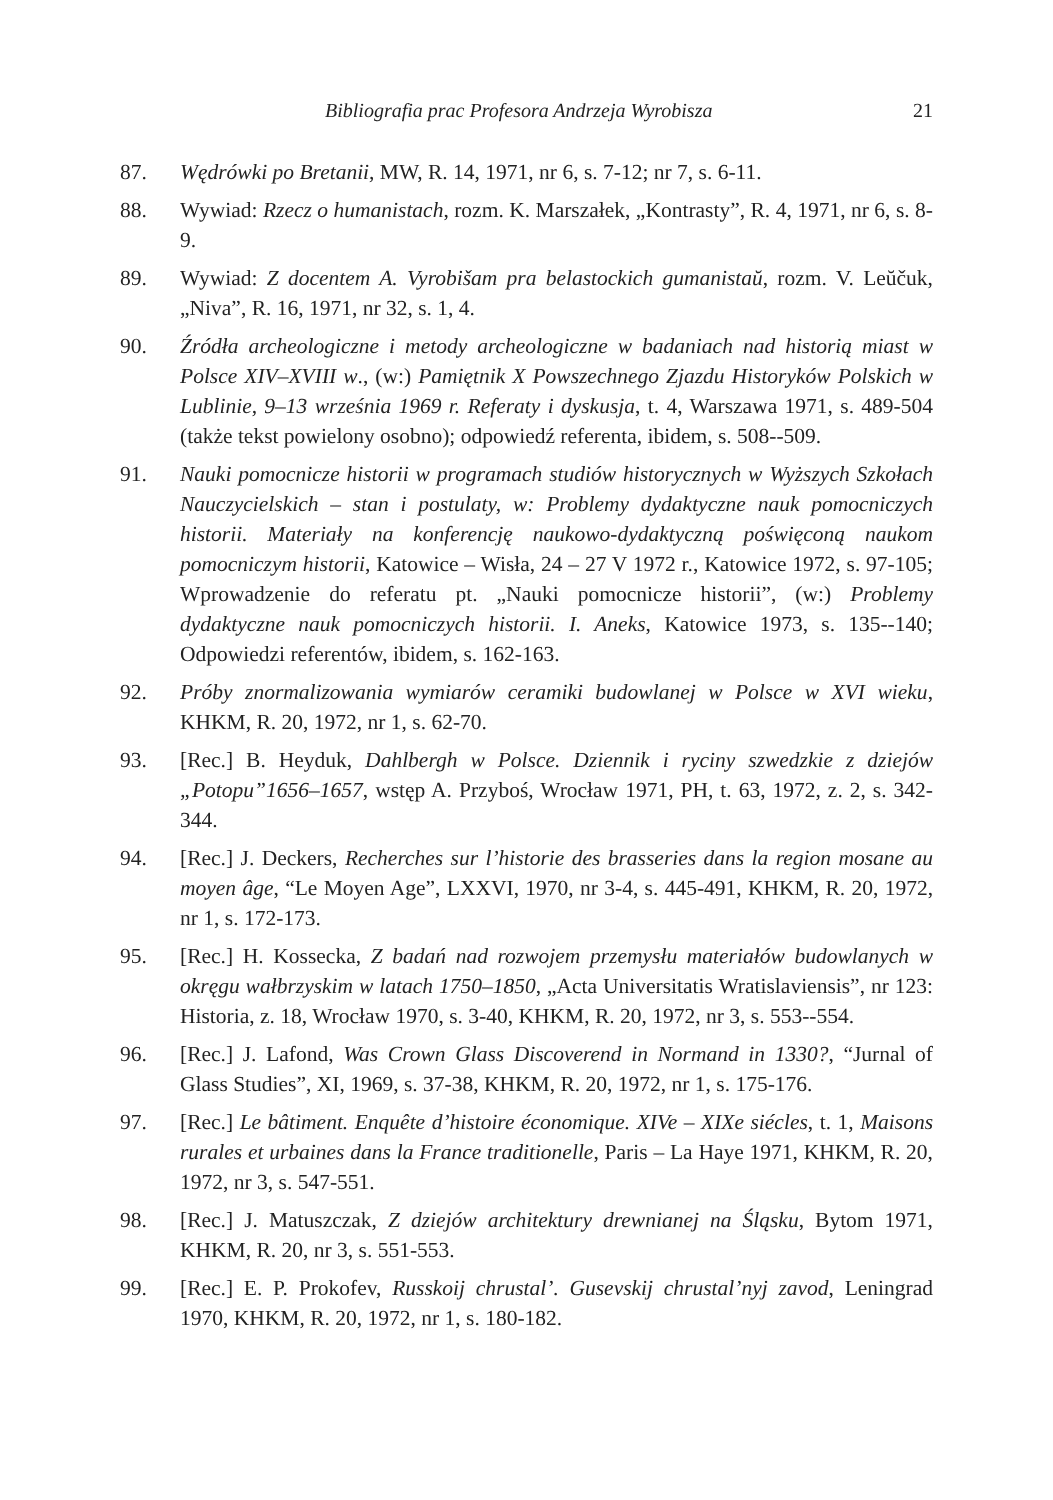Bibliografia prac Profesora Andrzeja Wyrobisza 21
87. Wędrówki po Bretanii, MW, R. 14, 1971, nr 6, s. 7-12; nr 7, s. 6-11.
88. Wywiad: Rzecz o humanistach, rozm. K. Marszałek, „Kontrasty”, R. 4, 1971, nr 6, s. 8-9.
89. Wywiad: Z docentem A. Vyrobišam pra belastockich gumanistaŭ, rozm. V. Leŭčuk, „Niva”, R. 16, 1971, nr 32, s. 1, 4.
90. Źródła archeologiczne i metody archeologiczne w badaniach nad historią miast w Polsce XIV–XVIII w., (w:) Pamiętnik X Powszechnego Zjazdu Historyków Polskich w Lublinie, 9–13 września 1969 r. Referaty i dyskusja, t. 4, Warszawa 1971, s. 489-504 (także tekst powielony osobno); odpowiedź referenta, ibidem, s. 508--509.
91. Nauki pomocnicze historii w programach studiów historycznych w Wyższych Szkołach Nauczycielskich – stan i postulaty, w: Problemy dydaktyczne nauk pomocniczych historii. Materiały na konferencję naukowo-dydaktyczną poświęconą naukom pomocniczym historii, Katowice – Wisła, 24 – 27 V 1972 r., Katowice 1972, s. 97-105; Wprowadzenie do referatu pt. „Nauki pomocnicze historii”, (w:) Problemy dydaktyczne nauk pomocniczych historii. I. Aneks, Katowice 1973, s. 135--140; Odpowiedzi referentów, ibidem, s. 162-163.
92. Próby znormalizowania wymiarów ceramiki budowlanej w Polsce w XVI wieku, KHKM, R. 20, 1972, nr 1, s. 62-70.
93. [Rec.] B. Heyduk, Dahlbergh w Polsce. Dziennik i ryciny szwedzkie z dziejów „Potopu”1656–1657, wstęp A. Przyboś, Wrocław 1971, PH, t. 63, 1972, z. 2, s. 342-344.
94. [Rec.] J. Deckers, Recherches sur l’historie des brasseries dans la region mosane au moyen âge, “Le Moyen Age”, LXXVI, 1970, nr 3-4, s. 445-491, KHKM, R. 20, 1972, nr 1, s. 172-173.
95. [Rec.] H. Kossecka, Z badań nad rozwojem przemysłu materiałów budowlanych w okręgu wałbrzyskim w latach 1750–1850, „Acta Universitatis Wratislaviensis”, nr 123: Historia, z. 18, Wrocław 1970, s. 3-40, KHKM, R. 20, 1972, nr 3, s. 553--554.
96. [Rec.] J. Lafond, Was Crown Glass Discoverend in Normand in 1330?, “Jurnal of Glass Studies”, XI, 1969, s. 37-38, KHKM, R. 20, 1972, nr 1, s. 175-176.
97. [Rec.] Le bâtiment. Enquête d’histoire économique. XIVe – XIXe siécles, t. 1, Maisons rurales et urbaines dans la France traditionelle, Paris – La Haye 1971, KHKM, R. 20, 1972, nr 3, s. 547-551.
98. [Rec.] J. Matuszczak, Z dziejów architektury drewnianej na Śląsku, Bytom 1971, KHKM, R. 20, nr 3, s. 551-553.
99. [Rec.] E. P. Prokofev, Russkoij chrustal’. Gusevskij chrustal’nyj zavod, Leningrad 1970, KHKM, R. 20, 1972, nr 1, s. 180-182.